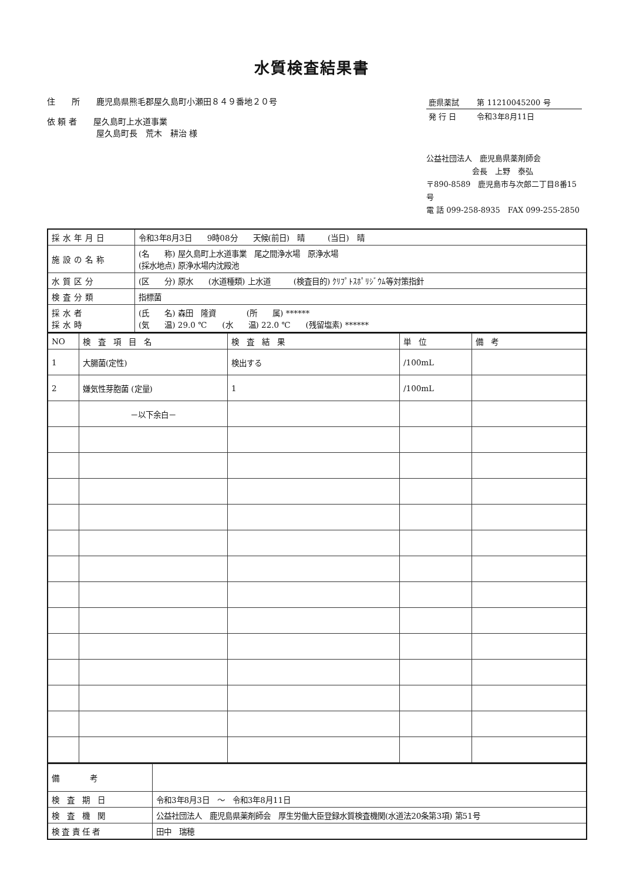水質検査結果書
住　　所　　鹿児島県熊毛郡屋久島町小瀬田８４９番地２０号
依 頼 者　　屋久島町上水道事業
　　　　　　屋久島町長　荒木　耕治 様
| 鹿県薬試 | 第 11210045200 号 |
| 発 行 日 | 令和3年8月11日 |
公益社団法人　鹿児島県薬剤師会
　　　　　　会長　上野　泰弘
〒890-8589　鹿児島市与次郎二丁目8番15号
電 話 099-258-8935　FAX 099-255-2850
| 採水年月日 | 令和3年8月3日 9時08分 天候(前日) 晴 (当日) 晴 |
| 施設の名称 | (名 称) 屋久島町上水道事業 尾之間浄水場 原浄水場 (採水地点) 原浄水場内沈殿池 |
| 水質区分 | (区 分) 原水 (水道種類) 上水道 (検査目的) ｸﾘﾌﾟﾄｽﾎﾟﾘｼﾞｳﾑ等対策指針 |
| 検査分類 | 指標菌 |
| 採水者 採水時 | (氏 名) 森田 隆資 (所 属) ****** (気 温) 29.0 ℃ (水 温) 22.0 ℃ (残留塩素) ****** |
| NO | 検 査 項 目 名 | 検 査 結 果 | 単 位 | 備 考 |
| --- | --- | --- | --- | --- |
| 1 | 大腸菌(定性) | 検出する | /100mL | |
| 2 | 嫌気性芽胞菌 (定量) | 1 | /100mL | |
| | －以下余白－ | | | |
| 備 考 | |
| 検 査 期 日 | 令和3年8月3日 ～ 令和3年8月11日 |
| 検 査 機 関 | 公益社団法人 鹿児島県薬剤師会 厚生労働大臣登録水質検査機関(水道法20条第3項) 第51号 |
| 検 査 責 任 者 | 田中 瑞穂 |